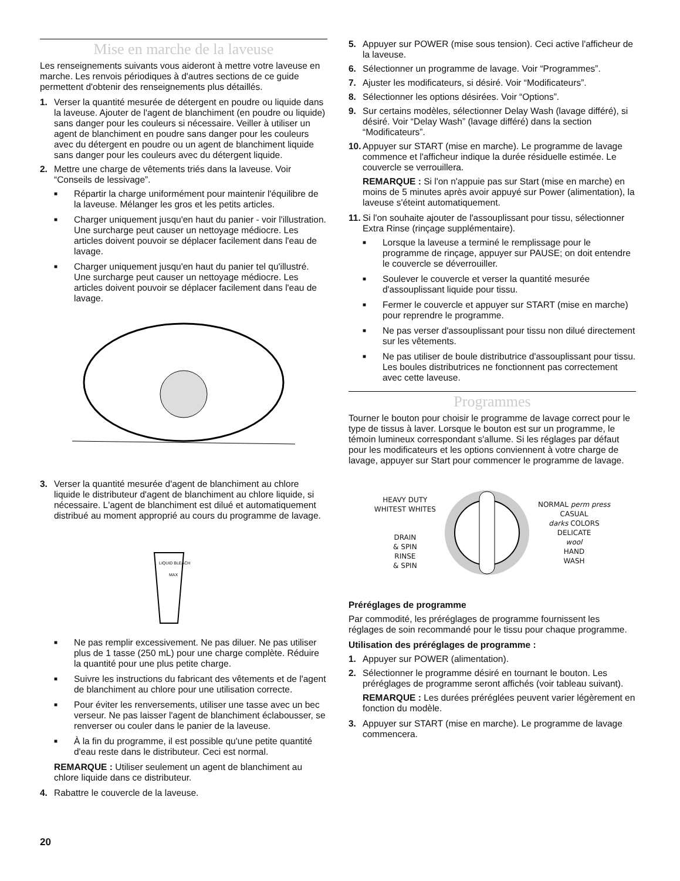Mise en marche de la laveuse
Les renseignements suivants vous aideront à mettre votre laveuse en marche. Les renvois périodiques à d'autres sections de ce guide permettent d'obtenir des renseignements plus détaillés.
1. Verser la quantité mesurée de détergent en poudre ou liquide dans la laveuse. Ajouter de l'agent de blanchiment (en poudre ou liquide) sans danger pour les couleurs si nécessaire. Veiller à utiliser un agent de blanchiment en poudre sans danger pour les couleurs avec du détergent en poudre ou un agent de blanchiment liquide sans danger pour les couleurs avec du détergent liquide.
2. Mettre une charge de vêtements triés dans la laveuse. Voir “Conseils de lessivage”.
■
Répartir la charge uniformément pour maintenir l'équilibre de la laveuse. Mélanger les gros et les petits articles.
■
Charger uniquement jusqu'en haut du panier - voir l'illustration. Une surcharge peut causer un nettoyage médiocre. Les articles doivent pouvoir se déplacer facilement dans l'eau de lavage.
■
Charger uniquement jusqu'en haut du panier tel qu'illustré. Une surcharge peut causer un nettoyage médiocre. Les articles doivent pouvoir se déplacer facilement dans l'eau de lavage.
3. Verser la quantité mesurée d'agent de blanchiment au chlore liquide le distributeur d'agent de blanchiment au chlore liquide, si nécessaire. L'agent de blanchiment est dilué et automatiquement distribué au moment approprié au cours du programme de lavage.
LIQUID BLEACH
MAX
■
Ne pas remplir excessivement. Ne pas diluer. Ne pas utiliser plus de 1 tasse (250 mL) pour une charge complète. Réduire la quantité pour une plus petite charge.
■
Suivre les instructions du fabricant des vêtements et de l'agent de blanchiment au chlore pour une utilisation correcte.
■
Pour éviter les renversements, utiliser une tasse avec un bec verseur. Ne pas laisser l'agent de blanchiment éclabousser, se renverser ou couler dans le panier de la laveuse.
■
À la fin du programme, il est possible qu'une petite quantité d'eau reste dans le distributeur. Ceci est normal.
REMARQUE : Utiliser seulement un agent de blanchiment au chlore liquide dans ce distributeur.
4. Rabattre le couvercle de la laveuse.
5. Appuyer sur POWER (mise sous tension). Ceci active l'afficheur de la laveuse.
6. Sélectionner un programme de lavage. Voir “Programmes”.
7. Ajuster les modificateurs, si désiré. Voir “Modificateurs”.
8. Sélectionner les options désirées. Voir “Options”.
9. Sur certains modèles, sélectionner Delay Wash (lavage différé), si désiré. Voir “Delay Wash” (lavage différé) dans la section “Modificateurs”.
10.
Appuyer sur START (mise en marche). Le programme de lavage commence et l'afficheur indique la durée résiduelle estimée. Le couvercle se verrouillera.
REMARQUE : Si l'on n'appuie pas sur Start (mise en marche) en moins de 5 minutes après avoir appuyé sur Power (alimentation), la laveuse s'éteint automatiquement.
11.
Si l'on souhaite ajouter de l'assouplissant pour tissu, sélectionner Extra Rinse (rinçage supplémentaire).
■
Lorsque la laveuse a terminé le remplissage pour le programme de rinçage, appuyer sur PAUSE; on doit entendre le couvercle se déverrouiller.
■
Soulever le couvercle et verser la quantité mesurée d'assouplissant liquide pour tissu.
■
Fermer le couvercle et appuyer sur START (mise en marche) pour reprendre le programme.
■
Ne pas verser d'assouplissant pour tissu non dilué directement sur les vêtements.
■
Ne pas utiliser de boule distributrice d'assouplissant pour tissu. Les boules distributrices ne fonctionnent pas correctement avec cette laveuse.
Programmes
Tourner le bouton pour choisir le programme de lavage correct pour le type de tissus à laver. Lorsque le bouton est sur un programme, le témoin lumineux correspondant s'allume. Si les réglages par défaut pour les modificateurs et les options conviennent à votre charge de lavage, appuyer sur Start pour commencer le programme de lavage.
HEAVY DUTY
WHITEST WHITES
DRAIN
& SPIN
RINSE
& SPIN
NORMAL perm press
CASUAL
darks COLORS
DELICATE
wool
HAND
WASH
Préréglages de programme
Par commodité, les préréglages de programme fournissent les réglages de soin recommandé pour le tissu pour chaque programme.
Utilisation des préréglages de programme :
1. Appuyer sur POWER (alimentation).
2. Sélectionner le programme désiré en tournant le bouton. Les préréglages de programme seront affichés (voir tableau suivant).
REMARQUE : Les durées préréglées peuvent varier légèrement en fonction du modèle.
3. Appuyer sur START (mise en marche). Le programme de lavage commencera.
20